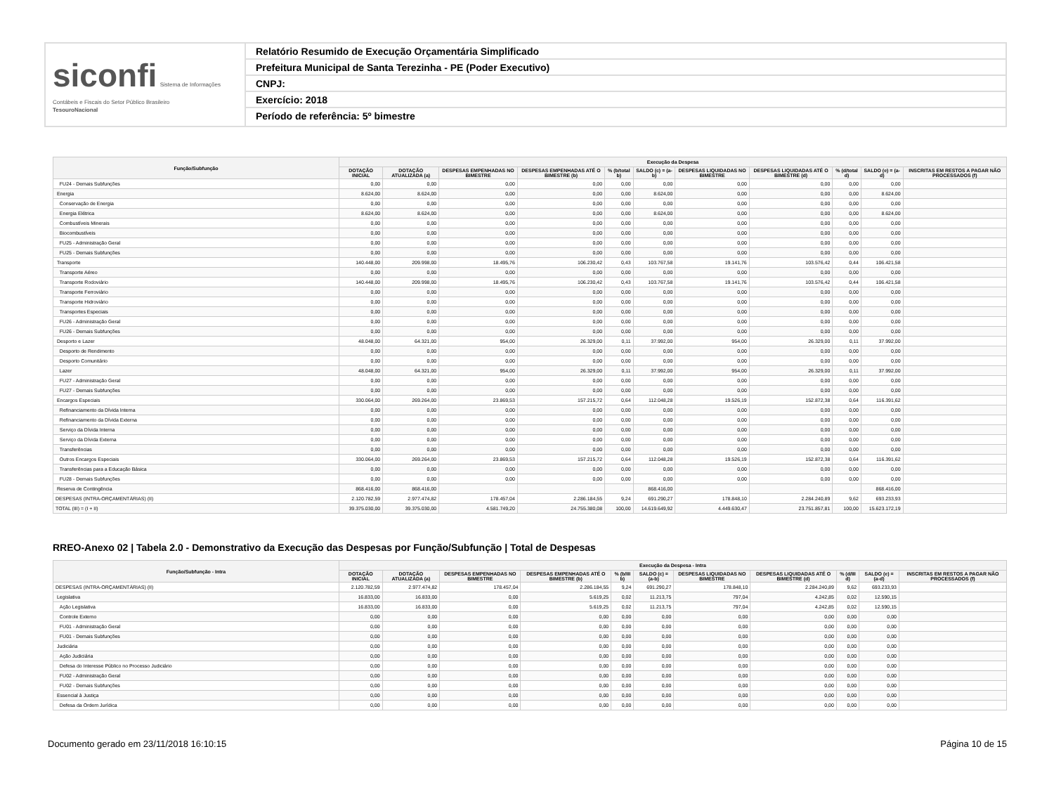siconfi Sistema de Informações Contábeis e Fiscais do Setor Público Brasileiro
TesouroNacional
Relatório Resumido de Execução Orçamentária Simplificado
Prefeitura Municipal de Santa Terezinha - PE (Poder Executivo)
CNPJ:
Exercício: 2018
Período de referência: 5º bimestre
| Função/Subfunção | Execução da Despesa | | | | | | | | | | |
| --- | --- | --- | --- | --- | --- | --- | --- | --- | --- | --- | --- |
| | DOTAÇÃO INICIAL | DOTAÇÃO ATUALIZADA (a) | DESPESAS EMPENHADAS NO BIMESTRE | DESPESAS EMPENHADAS ATÉ O BIMESTRE (b) | % (b/total b) | SALDO (c) = (a-b) | DESPESAS LIQUIDADAS NO BIMESTRE | DESPESAS LIQUIDADAS ATÉ O BIMESTRE (d) | % (d/total d) | SALDO (e) = (a-d) | INSCRITAS EM RESTOS A PAGAR NÃO PROCESSADOS (f) |
| FU24 - Demais Subfunções | 0,00 | 0,00 | 0,00 | 0,00 | 0,00 | 0,00 | 0,00 | 0,00 | 0,00 | 0,00 | |
| Energia | 8.624,00 | 8.624,00 | 0,00 | 0,00 | 0,00 | 8.624,00 | 0,00 | 0,00 | 0,00 | 8.624,00 | |
| Conservação de Energia | 0,00 | 0,00 | 0,00 | 0,00 | 0,00 | 0,00 | 0,00 | 0,00 | 0,00 | 0,00 | |
| Energia Elétrica | 8.624,00 | 8.624,00 | 0,00 | 0,00 | 0,00 | 8.624,00 | 0,00 | 0,00 | 0,00 | 8.624,00 | |
| Combustíveis Minerais | 0,00 | 0,00 | 0,00 | 0,00 | 0,00 | 0,00 | 0,00 | 0,00 | 0,00 | 0,00 | |
| Biocombustíveis | 0,00 | 0,00 | 0,00 | 0,00 | 0,00 | 0,00 | 0,00 | 0,00 | 0,00 | 0,00 | |
| FU25 - Administração Geral | 0,00 | 0,00 | 0,00 | 0,00 | 0,00 | 0,00 | 0,00 | 0,00 | 0,00 | 0,00 | |
| FU25 - Demais Subfunções | 0,00 | 0,00 | 0,00 | 0,00 | 0,00 | 0,00 | 0,00 | 0,00 | 0,00 | 0,00 | |
| Transporte | 140.448,00 | 209.998,00 | 18.495,76 | 106.230,42 | 0,43 | 103.767,58 | 19.141,76 | 103.576,42 | 0,44 | 106.421,58 | |
| Transporte Aéreo | 0,00 | 0,00 | 0,00 | 0,00 | 0,00 | 0,00 | 0,00 | 0,00 | 0,00 | 0,00 | |
| Transporte Rodoviário | 140.448,00 | 209.998,00 | 18.495,76 | 106.230,42 | 0,43 | 103.767,58 | 19.141,76 | 103.576,42 | 0,44 | 106.421,58 | |
| Transporte Ferroviário | 0,00 | 0,00 | 0,00 | 0,00 | 0,00 | 0,00 | 0,00 | 0,00 | 0,00 | 0,00 | |
| Transporte Hidroviário | 0,00 | 0,00 | 0,00 | 0,00 | 0,00 | 0,00 | 0,00 | 0,00 | 0,00 | 0,00 | |
| Transportes Especiais | 0,00 | 0,00 | 0,00 | 0,00 | 0,00 | 0,00 | 0,00 | 0,00 | 0,00 | 0,00 | |
| FU26 - Administração Geral | 0,00 | 0,00 | 0,00 | 0,00 | 0,00 | 0,00 | 0,00 | 0,00 | 0,00 | 0,00 | |
| FU26 - Demais Subfunções | 0,00 | 0,00 | 0,00 | 0,00 | 0,00 | 0,00 | 0,00 | 0,00 | 0,00 | 0,00 | |
| Desporto e Lazer | 48.048,00 | 64.321,00 | 954,00 | 26.329,00 | 0,11 | 37.992,00 | 954,00 | 26.329,00 | 0,11 | 37.992,00 | |
| Desporto de Rendimento | 0,00 | 0,00 | 0,00 | 0,00 | 0,00 | 0,00 | 0,00 | 0,00 | 0,00 | 0,00 | |
| Desporto Comunitário | 0,00 | 0,00 | 0,00 | 0,00 | 0,00 | 0,00 | 0,00 | 0,00 | 0,00 | 0,00 | |
| Lazer | 48.048,00 | 64.321,00 | 954,00 | 26.329,00 | 0,11 | 37.992,00 | 954,00 | 26.329,00 | 0,11 | 37.992,00 | |
| FU27 - Administração Geral | 0,00 | 0,00 | 0,00 | 0,00 | 0,00 | 0,00 | 0,00 | 0,00 | 0,00 | 0,00 | |
| FU27 - Demais Subfunções | 0,00 | 0,00 | 0,00 | 0,00 | 0,00 | 0,00 | 0,00 | 0,00 | 0,00 | 0,00 | |
| Encargos Especiais | 330.064,00 | 269.264,00 | 23.869,53 | 157.215,72 | 0,64 | 112.048,28 | 19.526,19 | 152.872,38 | 0,64 | 116.391,62 | |
| Refinanciamento da Dívida Interna | 0,00 | 0,00 | 0,00 | 0,00 | 0,00 | 0,00 | 0,00 | 0,00 | 0,00 | 0,00 | |
| Refinanciamento da Dívida Externa | 0,00 | 0,00 | 0,00 | 0,00 | 0,00 | 0,00 | 0,00 | 0,00 | 0,00 | 0,00 | |
| Serviço da Dívida Interna | 0,00 | 0,00 | 0,00 | 0,00 | 0,00 | 0,00 | 0,00 | 0,00 | 0,00 | 0,00 | |
| Serviço da Dívida Externa | 0,00 | 0,00 | 0,00 | 0,00 | 0,00 | 0,00 | 0,00 | 0,00 | 0,00 | 0,00 | |
| Transferências | 0,00 | 0,00 | 0,00 | 0,00 | 0,00 | 0,00 | 0,00 | 0,00 | 0,00 | 0,00 | |
| Outros Encargos Especiais | 330.064,00 | 269.264,00 | 23.869,53 | 157.215,72 | 0,64 | 112.048,28 | 19.526,19 | 152.872,38 | 0,64 | 116.391,62 | |
| Transferências para a Educação Básica | 0,00 | 0,00 | 0,00 | 0,00 | 0,00 | 0,00 | 0,00 | 0,00 | 0,00 | 0,00 | |
| FU28 - Demais Subfunções | 0,00 | 0,00 | 0,00 | 0,00 | 0,00 | 0,00 | 0,00 | 0,00 | 0,00 | 0,00 | |
| Reserva de Contingência | 868.416,00 | 868.416,00 | | | | 868.416,00 | | | | 868.416,00 | |
| DESPESAS (INTRA-ORÇAMENTÁRIAS) (II) | 2.120.782,59 | 2.977.474,82 | 178.457,04 | 2.286.184,55 | 9,24 | 691.290,27 | 178.848,10 | 2.284.240,89 | 9,62 | 693.233,93 | |
| TOTAL (III) = (I + II) | 39.375.030,00 | 39.375.030,00 | 4.581.749,20 | 24.755.380,08 | 100,00 | 14.619.649,92 | 4.449.630,47 | 23.751.857,81 | 100,00 | 15.623.172,19 | |
RREO-Anexo 02 | Tabela 2.0 - Demonstrativo da Execução das Despesas por Função/Subfunção | Total de Despesas
| Função/Subfunção - Intra | Execução da Despesa - Intra | | | | | | | | | | |
| --- | --- | --- | --- | --- | --- | --- | --- | --- | --- | --- | --- |
| | DOTAÇÃO INICIAL | DOTAÇÃO ATUALIZADA (a) | DESPESAS EMPENHADAS NO BIMESTRE | DESPESAS EMPENHADAS ATÉ O BIMESTRE (b) | % (b/III b) | SALDO (c) = (a-b) | DESPESAS LIQUIDADAS NO BIMESTRE | DESPESAS LIQUIDADAS ATÉ O BIMESTRE (d) | % (d/III d) | SALDO (e) = (a-d) | INSCRITAS EM RESTOS A PAGAR NÃO PROCESSADOS (f) |
| DESPESAS (INTRA-ORÇAMENTÁRIAS) (II) | 2.120.782,59 | 2.977.474,82 | 178.457,04 | 2.286.184,55 | 9,24 | 691.290,27 | 178.848,10 | 2.284.240,89 | 9,62 | 693.233,93 | |
| Legislativa | 16.833,00 | 16.833,00 | 0,00 | 5.619,25 | 0,02 | 11.213,75 | 797,04 | 4.242,85 | 0,02 | 12.590,15 | |
| Ação Legislativa | 16.833,00 | 16.833,00 | 0,00 | 5.619,25 | 0,02 | 11.213,75 | 797,04 | 4.242,85 | 0,02 | 12.590,15 | |
| Controle Externo | 0,00 | 0,00 | 0,00 | 0,00 | 0,00 | 0,00 | 0,00 | 0,00 | 0,00 | 0,00 | |
| FU01 - Administração Geral | 0,00 | 0,00 | 0,00 | 0,00 | 0,00 | 0,00 | 0,00 | 0,00 | 0,00 | 0,00 | |
| FU01 - Demais Subfunções | 0,00 | 0,00 | 0,00 | 0,00 | 0,00 | 0,00 | 0,00 | 0,00 | 0,00 | 0,00 | |
| Judiciária | 0,00 | 0,00 | 0,00 | 0,00 | 0,00 | 0,00 | 0,00 | 0,00 | 0,00 | 0,00 | |
| Ação Judiciária | 0,00 | 0,00 | 0,00 | 0,00 | 0,00 | 0,00 | 0,00 | 0,00 | 0,00 | 0,00 | |
| Defesa do Interesse Público no Processo Judiciário | 0,00 | 0,00 | 0,00 | 0,00 | 0,00 | 0,00 | 0,00 | 0,00 | 0,00 | 0,00 | |
| FU02 - Administração Geral | 0,00 | 0,00 | 0,00 | 0,00 | 0,00 | 0,00 | 0,00 | 0,00 | 0,00 | 0,00 | |
| FU02 - Demais Subfunções | 0,00 | 0,00 | 0,00 | 0,00 | 0,00 | 0,00 | 0,00 | 0,00 | 0,00 | 0,00 | |
| Essencial à Justiça | 0,00 | 0,00 | 0,00 | 0,00 | 0,00 | 0,00 | 0,00 | 0,00 | 0,00 | 0,00 | |
| Defesa da Ordem Jurídica | 0,00 | 0,00 | 0,00 | 0,00 | 0,00 | 0,00 | 0,00 | 0,00 | 0,00 | 0,00 | |
Documento gerado em 23/11/2018 16:10:15 Página 10 de 15